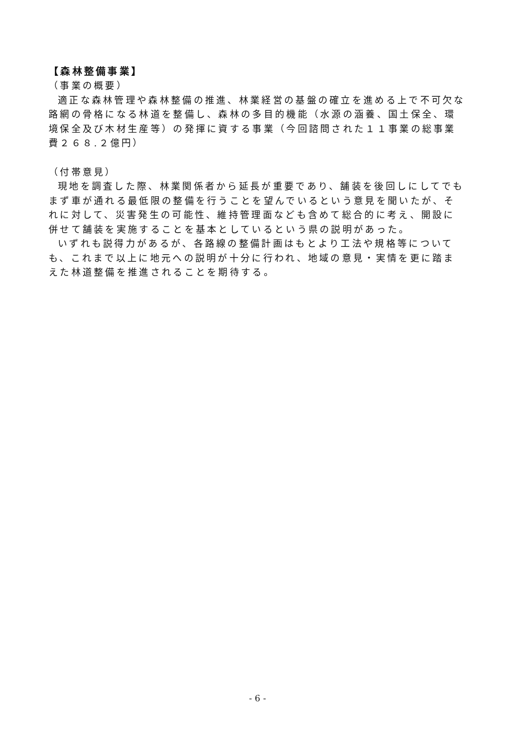【森林整備事業】
（事業の概要）
適正な森林管理や森林整備の推進、林業経営の基盤の確立を進める上で不可欠な路網の骨格になる林道を整備し、森林の多目的機能（水源の涵養、国土保全、環境保全及び木材生産等）の発揮に資する事業（今回諮問された１１事業の総事業費２６８.２億円）
（付帯意見）
現地を調査した際、林業関係者から延長が重要であり、舗装を後回しにしてでもまず車が通れる最低限の整備を行うことを望んでいるという意見を聞いたが、それに対して、災害発生の可能性、維持管理面なども含めて総合的に考え、開設に併せて舗装を実施することを基本としているという県の説明があった。
いずれも説得力があるが、各路線の整備計画はもとより工法や規格等についても、これまで以上に地元への説明が十分に行われ、地域の意見・実情を更に踏まえた林道整備を推進されることを期待する。
- 6 -